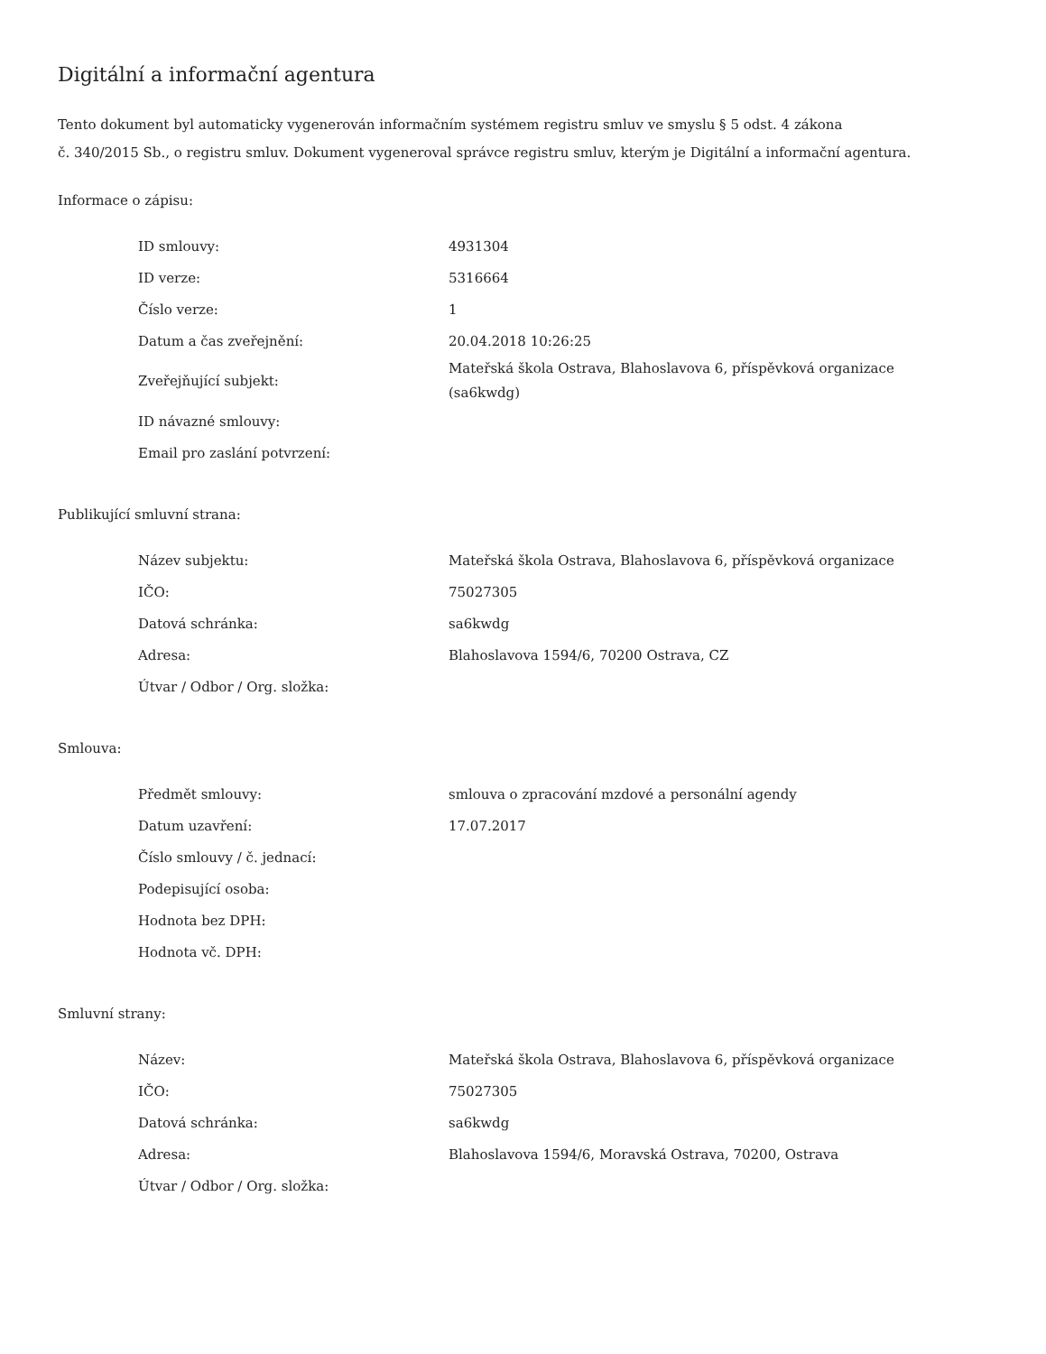Digitální a informační agentura
Tento dokument byl automaticky vygenerován informačním systémem registru smluv ve smyslu § 5 odst. 4 zákona
č. 340/2015 Sb., o registru smluv. Dokument vygeneroval správce registru smluv, kterým je Digitální a informační agentura.
Informace o zápisu:
| ID smlouvy: | 4931304 |
| ID verze: | 5316664 |
| Číslo verze: | 1 |
| Datum a čas zveřejnění: | 20.04.2018 10:26:25 |
| Zveřejňující subjekt: | Mateřská škola Ostrava, Blahoslavova 6, příspěvková organizace (sa6kwdg) |
| ID návazné smlouvy: | |
| Email pro zaslání potvrzení: | |
Publikující smluvní strana:
| Název subjektu: | Mateřská škola Ostrava, Blahoslavova 6, příspěvková organizace |
| IČO: | 75027305 |
| Datová schránka: | sa6kwdg |
| Adresa: | Blahoslavova 1594/6, 70200 Ostrava, CZ |
| Útvar / Odbor / Org. složka: | |
Smlouva:
| Předmět smlouvy: | smlouva o zpracování mzdové a personální agendy |
| Datum uzavření: | 17.07.2017 |
| Číslo smlouvy / č. jednací: | |
| Podepisující osoba: | |
| Hodnota bez DPH: | |
| Hodnota vč. DPH: | |
Smluvní strany:
| Název: | Mateřská škola Ostrava, Blahoslavova 6, příspěvková organizace |
| IČO: | 75027305 |
| Datová schránka: | sa6kwdg |
| Adresa: | Blahoslavova 1594/6, Moravská Ostrava, 70200, Ostrava |
| Útvar / Odbor / Org. složka: | |